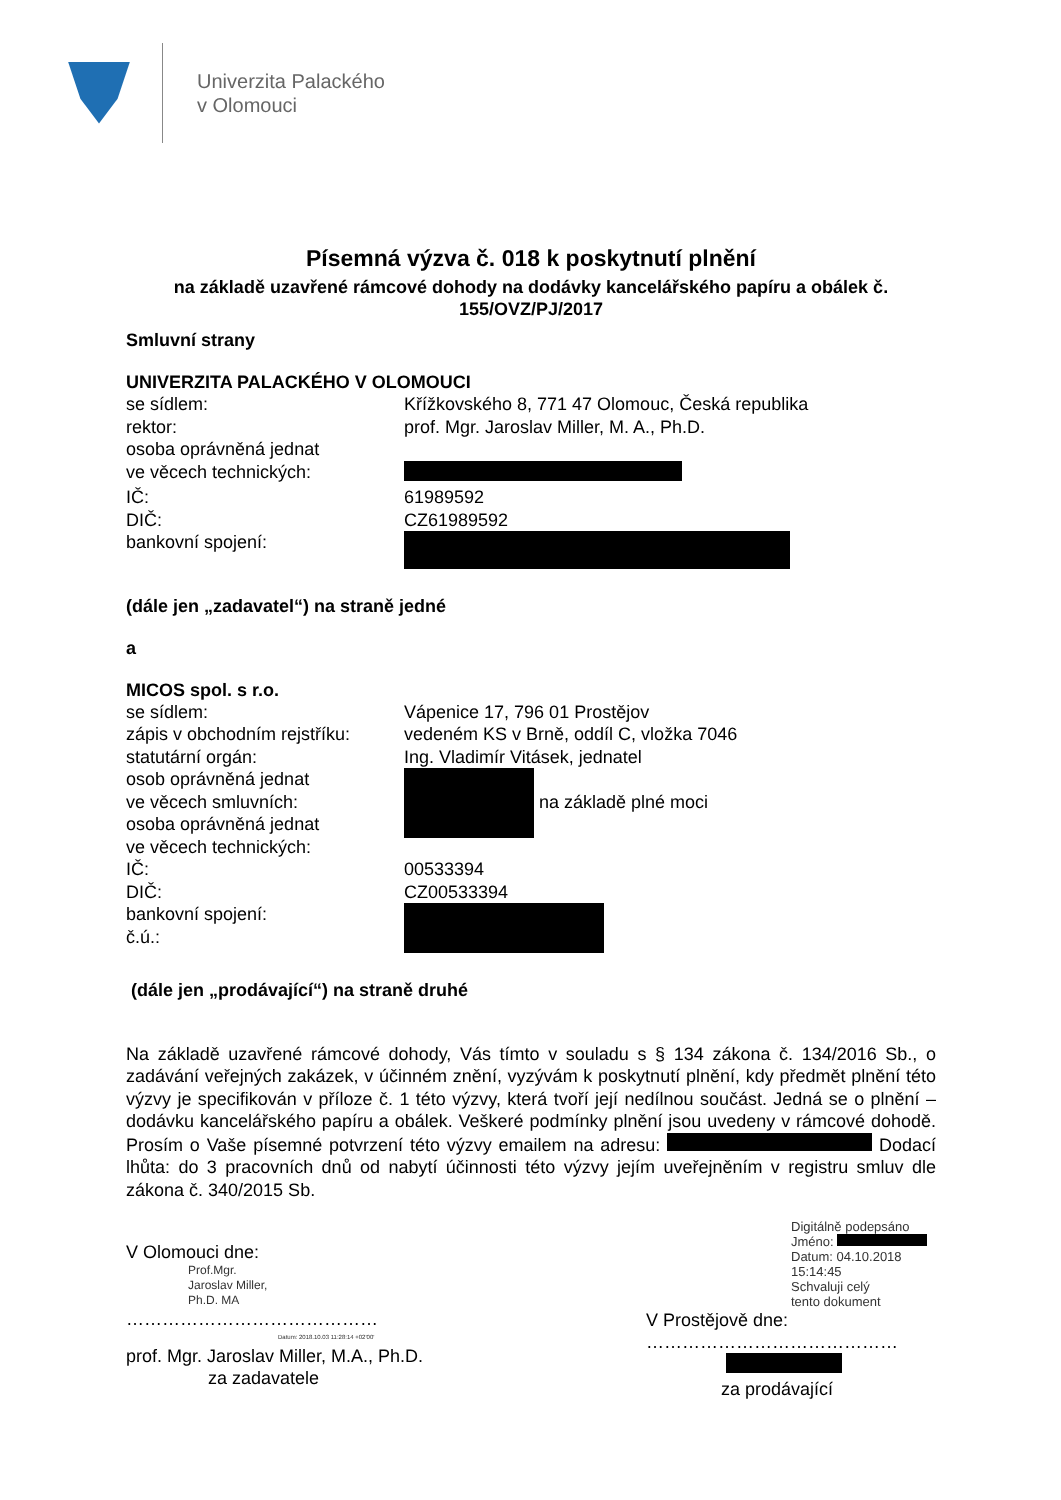Univerzita Palackého
v Olomouci
Písemná výzva č. 018 k poskytnutí plnění
na základě uzavřené rámcové dohody na dodávky kancelářského papíru a obálek č. 155/OVZ/PJ/2017
Smluvní strany
UNIVERZITA PALACKÉHO V OLOMOUCI
se sídlem: Křížkovského 8, 771 47 Olomouc, Česká republika
rektor: prof. Mgr. Jaroslav Miller, M. A., Ph.D.
osoba oprávněná jednat
ve věcech technických:
IČ: 61989592
DIČ: CZ61989592
bankovní spojení:
(dále jen „zadavatel“) na straně jedné
a
MICOS spol. s r.o.
se sídlem: Vápenice 17, 796 01 Prostějov
zápis v obchodním rejstříku:
vedeném KS v Brně, oddíl C, vložka 7046
statutární orgán: Ing. Vladimír Vitásek, jednatel
osob oprávněná jednat
ve věcech smluvních:
osoba oprávněná jednat
ve věcech technických:
na základě plné moci
IČ: 00533394
DIČ: CZ00533394
bankovní spojení:
č.ú.:
(dále jen „prodávající“) na straně druhé
Na základě uzavřené rámcové dohody, Vás tímto v souladu s § 134 zákona č. 134/2016 Sb., o zadávání veřejných zakázek, v účinném znění, vyzývám k poskytnutí plnění, kdy předmět plnění této výzvy je specifikován v příloze č. 1 této výzvy, která tvoří její nedílnou součást. Jedná se o plnění – dodávku kancelářského papíru a obálek. Veškeré podmínky plnění jsou uvedeny v rámcové dohodě. Prosím o Vaše písemné potvrzení této výzvy emailem na adresu: Dodací lhůta: do 3 pracovních dnů od nabytí účinnosti této výzvy jejím uveřejněním v registru smluv dle zákona č. 340/2015 Sb.
V Olomouci dne:
Prof.Mgr.
Jaroslav Miller,
Ph.D. MA
……………………………………
Datum: 2018.10.03 11:28:14 +02'00'
prof. Mgr. Jaroslav Miller, M.A., Ph.D.
za zadavatele
Digitálně podepsáno
Jméno:
Datum: 04.10.2018
15:14:45
Schvaluji celý
tento dokument
V Prostějově dne:
……………………………………
za prodávající